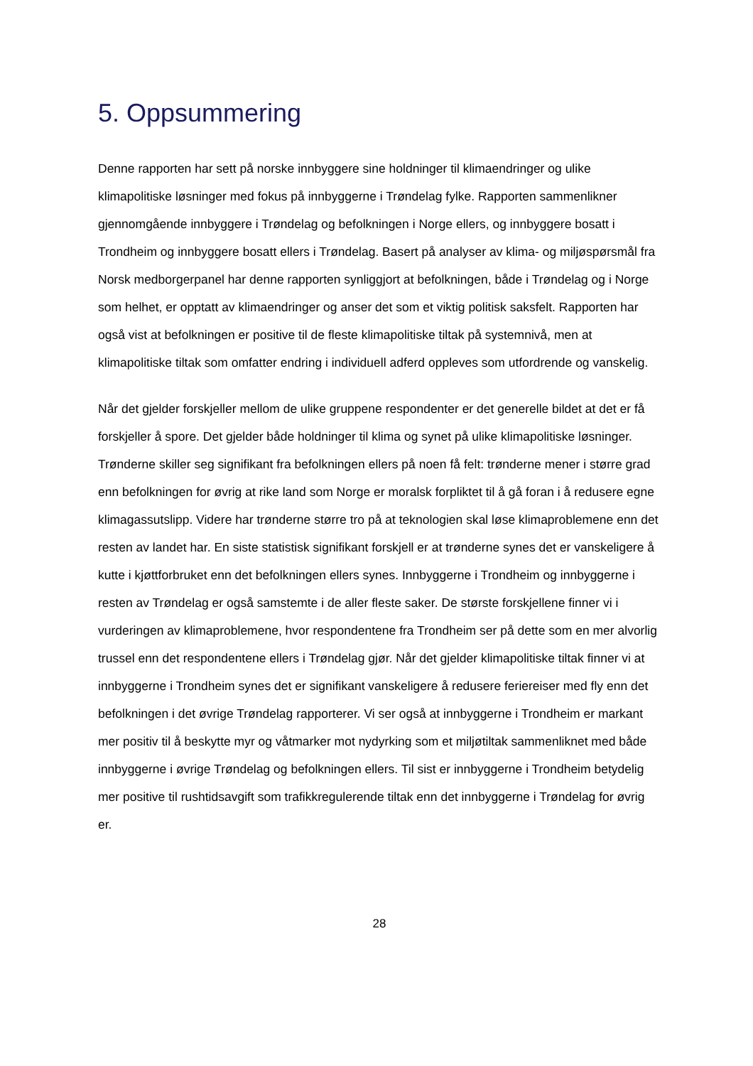5. Oppsummering
Denne rapporten har sett på norske innbyggere sine holdninger til klimaendringer og ulike klimapolitiske løsninger med fokus på innbyggerne i Trøndelag fylke. Rapporten sammenlikner gjennomgående innbyggere i Trøndelag og befolkningen i Norge ellers, og innbyggere bosatt i Trondheim og innbyggere bosatt ellers i Trøndelag. Basert på analyser av klima- og miljøspørsmål fra Norsk medborgerpanel har denne rapporten synliggjort at befolkningen, både i Trøndelag og i Norge som helhet, er opptatt av klimaendringer og anser det som et viktig politisk saksfelt. Rapporten har også vist at befolkningen er positive til de fleste klimapolitiske tiltak på systemnivå, men at klimapolitiske tiltak som omfatter endring i individuell adferd oppleves som utfordrende og vanskelig.
Når det gjelder forskjeller mellom de ulike gruppene respondenter er det generelle bildet at det er få forskjeller å spore. Det gjelder både holdninger til klima og synet på ulike klimapolitiske løsninger. Trønderne skiller seg signifikant fra befolkningen ellers på noen få felt: trønderne mener i større grad enn befolkningen for øvrig at rike land som Norge er moralsk forpliktet til å gå foran i å redusere egne klimagassutslipp. Videre har trønderne større tro på at teknologien skal løse klimaproblemene enn det resten av landet har. En siste statistisk signifikant forskjell er at trønderne synes det er vanskeligere å kutte i kjøttforbruket enn det befolkningen ellers synes. Innbyggerne i Trondheim og innbyggerne i resten av Trøndelag er også samstemte i de aller fleste saker. De største forskjellene finner vi i vurderingen av klimaproblemene, hvor respondentene fra Trondheim ser på dette som en mer alvorlig trussel enn det respondentene ellers i Trøndelag gjør. Når det gjelder klimapolitiske tiltak finner vi at innbyggerne i Trondheim synes det er signifikant vanskeligere å redusere feriereiser med fly enn det befolkningen i det øvrige Trøndelag rapporterer. Vi ser også at innbyggerne i Trondheim er markant mer positiv til å beskytte myr og våtmarker mot nydyrking som et miljøtiltak sammenliknet med både innbyggerne i øvrige Trøndelag og befolkningen ellers. Til sist er innbyggerne i Trondheim betydelig mer positive til rushtidsavgift som trafikkregulerende tiltak enn det innbyggerne i Trøndelag for øvrig er.
28